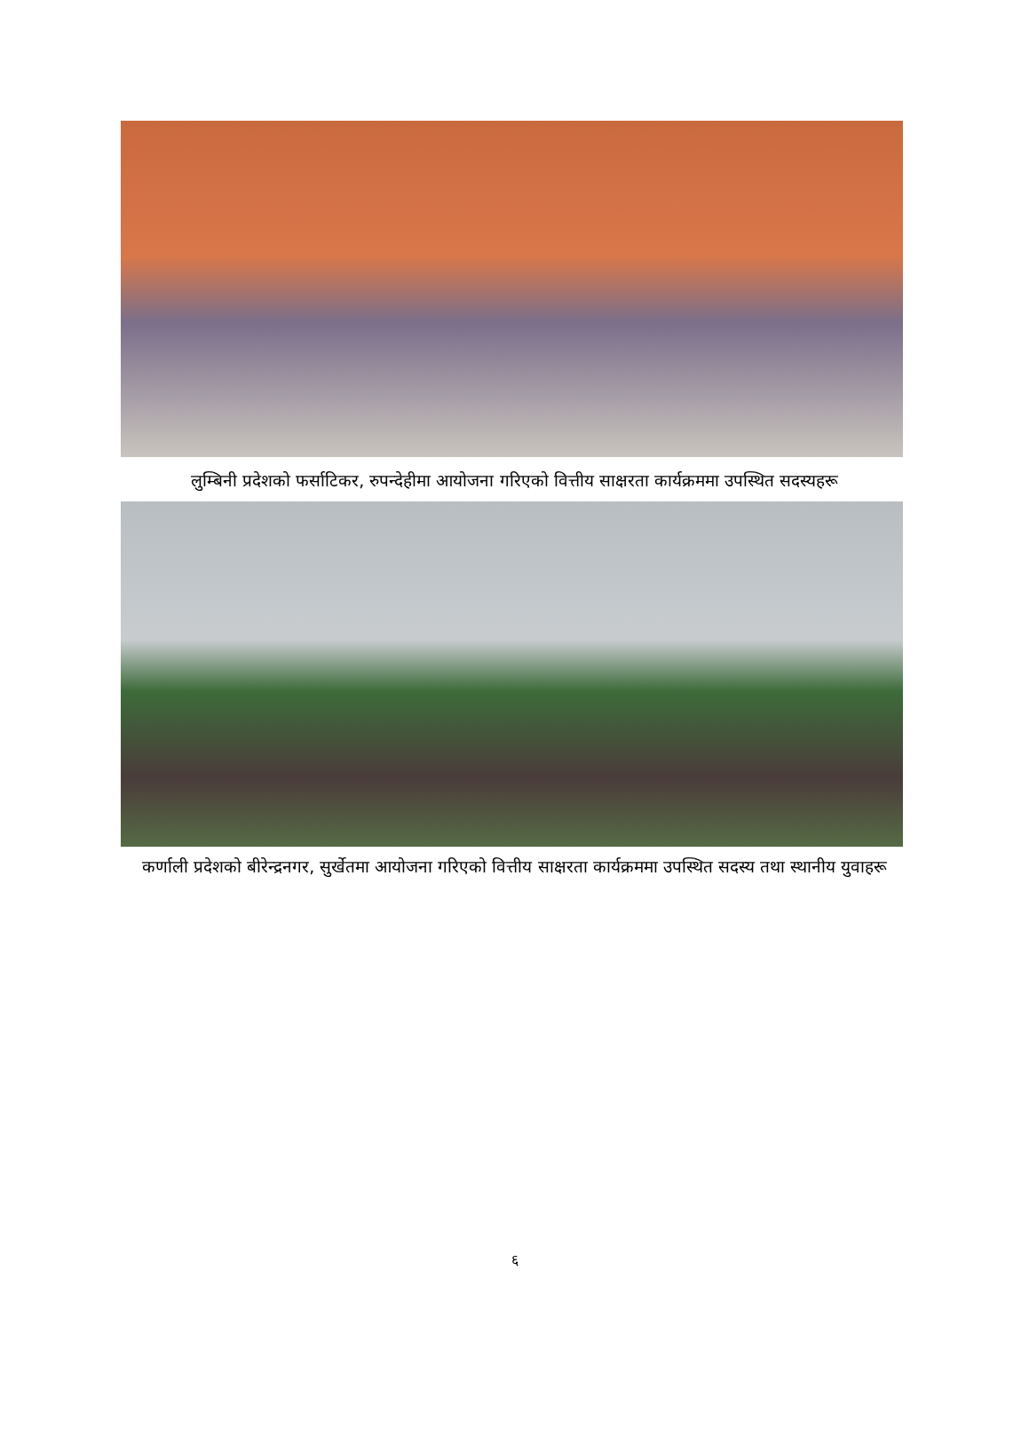लुम्बिनी प्रदेशको फर्साटिकर, रुपन्देहीमा आयोजना गरिएको वित्तीय साक्षरता कार्यक्रममा उपस्थित सदस्यहरू
कर्णाली प्रदेशको बीरेन्द्रनगर, सुर्खेतमा आयोजना गरिएको वित्तीय साक्षरता कार्यक्रममा उपस्थित सदस्य तथा स्थानीय युवाहरू
६